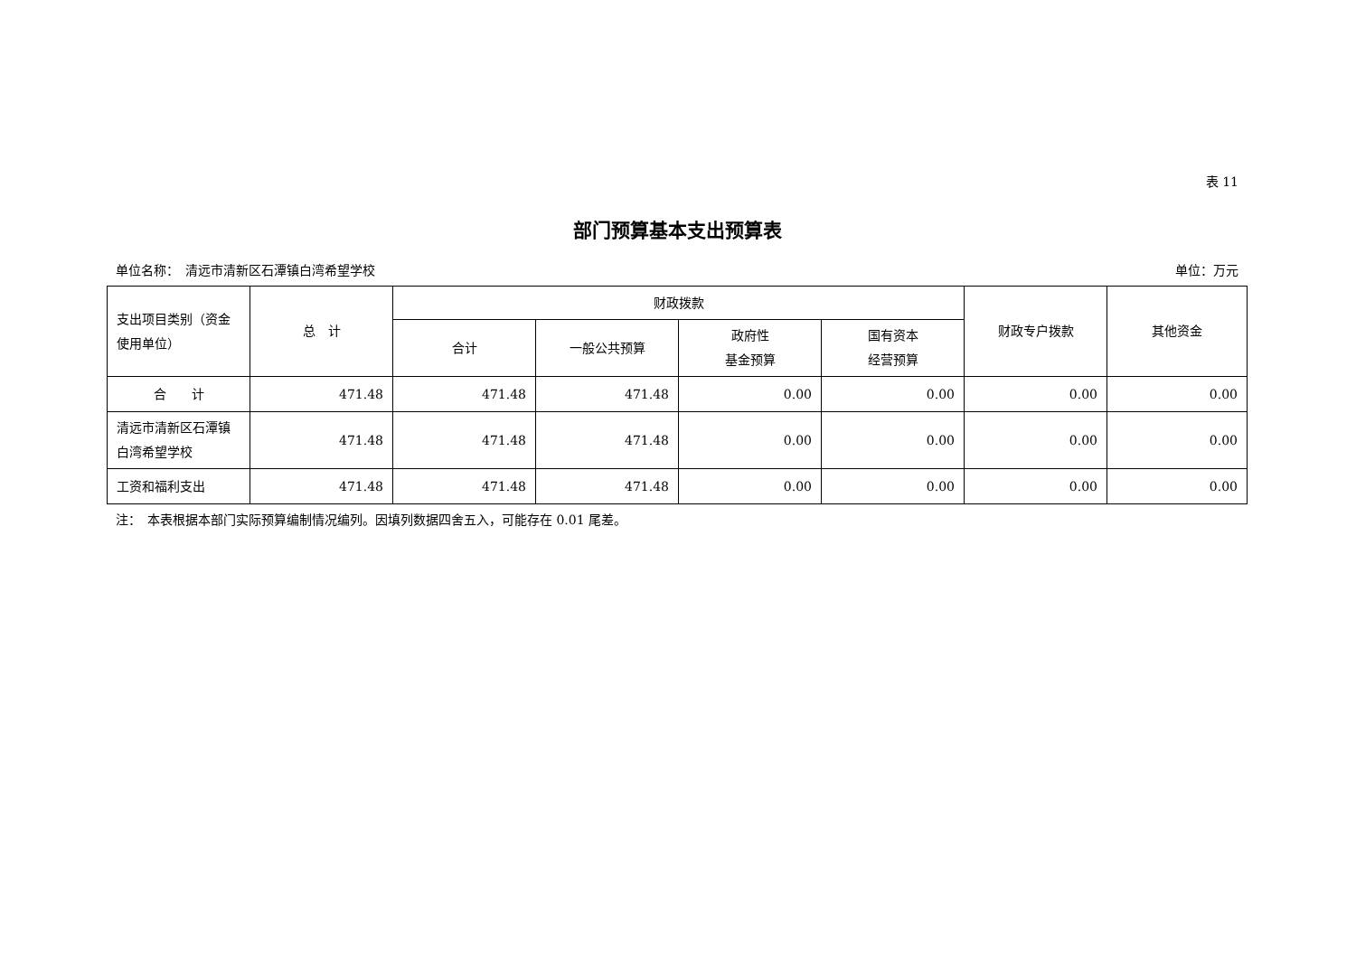表 11
部门预算基本支出预算表
单位名称：　清远市清新区石潭镇白湾希望学校 单位：万元
| 支出项目类别（资金使用单位） | 总 计 | 财政拨款 | | | | 财政专户拨款 | 其他资金 |
| --- | --- | --- | --- | --- | --- | --- | --- |
| | | 合计 | 一般公共预算 | 政府性 基金预算 | 国有资本 经营预算 | | |
| 合 计 | 471.48 | 471.48 | 471.48 | 0.00 | 0.00 | 0.00 | 0.00 |
| 清远市清新区石潭镇白湾希望学校 | 471.48 | 471.48 | 471.48 | 0.00 | 0.00 | 0.00 | 0.00 |
| 工资和福利支出 | 471.48 | 471.48 | 471.48 | 0.00 | 0.00 | 0.00 | 0.00 |
注：　本表根据本部门实际预算编制情况编列。因填列数据四舍五入，可能存在 0.01 尾差。